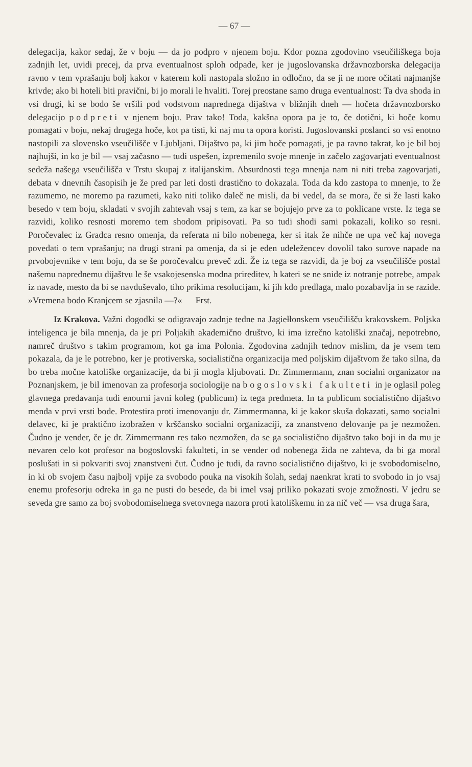— 67 —
delegacija, kakor sedaj, že v boju — da jo podpro v njenem boju. Kdor pozna zgodovino vseučiliškega boja zadnjih let, uvidi precej, da prva eventualnost sploh odpade, ker je jugoslovanska državnozborska delegacija ravno v tem vprašanju bolj kakor v katerem koli nastopala složno in odločno, da se ji ne more očitati najmanjše krivde; ako bi hoteli biti pravični, bi jo morali le hvaliti. Torej preostane samo druga eventualnost: Ta dva shoda in vsi drugi, ki se bodo še vršili pod vodstvom naprednega dijaštva v bližnjih dneh — hočeta državnozborsko delegacijo podpreti v njenem boju. Prav tako! Toda, kakšna opora pa je to, če dotični, ki hoče komu pomagati v boju, nekaj drugega hoče, kot pa tisti, ki naj mu ta opora koristi. Jugoslovanski poslanci so vsi enotno nastopili za slovensko vseučilišče v Ljubljani. Dijaštvo pa, ki jim hoče pomagati, je pa ravno takrat, ko je bil boj najhujši, in ko je bil — vsaj začasno — tudi uspešen, izpremenilo svoje mnenje in začelo zagovarjati eventualnost sedeža našega vseučilišča v Trstu skupaj z italijanskim. Absurdnosti tega mnenja nam ni niti treba zagovarjati, debata v dnevnih časopisih je že pred par leti dosti drastično to dokazala. Toda da kdo zastopa to mnenje, to že razumemo, ne moremo pa razumeti, kako niti toliko daleč ne misli, da bi vedel, da se mora, če si že lasti kako besedo v tem boju, skladati v svojih zahtevah vsaj s tem, za kar se bojujejo prve za to poklicane vrste. Iz tega se razvidi, koliko resnosti moremo tem shodom pripisovati. Pa so tudi shodi sami pokazali, koliko so resni. Poročevalec iz Gradca resno omenja, da referata ni bilo nobenega, ker si itak že nihče ne upa več kaj novega povedati o tem vprašanju; na drugi strani pa omenja, da si je eden udeležencev dovolil tako surove napade na prvobojevnike v tem boju, da se še poročevalcu preveč zdi. Že iz tega se razvidi, da je boj za vseučilišče postal našemu naprednemu dijaštvu le še vsakojesenska modna prireditev, h kateri se ne snide iz notranje potrebe, ampak iz navade, mesto da bi se navduševalo, tiho prikima resolucijam, ki jih kdo predlaga, malo pozabavlja in se razide. »Vremena bodo Kranjcem se zjasnila —?« Frst.
Iz Krakova. Važni dogodki se odigravajo zadnje tedne na Jagiełłonskem vseučilišču krakovskem. Poljska inteligenca je bila mnenja, da je pri Poljakih akademično društvo, ki ima izrečno katoliški značaj, nepotrebno, namreč društvo s takim programom, kot ga ima Polonia. Zgodovina zadnjih tednov mislim, da je vsem tem pokazala, da je le potrebno, ker je protiverska, socialistična organizacija med poljskim dijaštvom že tako silna, da bo treba močne katoliške organizacije, da bi ji mogla kljubovati. Dr. Zimmermann, znan socialni organizator na Poznanjskem, je bil imenovan za profesorja sociologije na bogoslovski fakulteti in je oglasil poleg glavnega predavanja tudi enourni javni koleg (publicum) iz tega predmeta. In ta publicum socialistično dijaštvo menda v prvi vrsti bode. Protestira proti imenovanju dr. Zimmermanna, ki je kakor skuša dokazati, samo socialni delavec, ki je praktično izobražen v krščansko socialni organizaciji, za znanstveno delovanje pa je nezmožen. Čudno je vender, če je dr. Zimmermann res tako nezmožen, da se ga socialistično dijaštvo tako boji in da mu je nevaren celo kot profesor na bogoslovski fakulteti, in se vender od nobenega žida ne zahteva, da bi ga moral poslušati in si pokvariti svoj znanstveni čut. Čudno je tudi, da ravno socialistično dijaštvo, ki je svobodomiselno, in ki ob svojem času najbolj vpije za svobodo pouka na visokih šolah, sedaj naenkrat krati to svobodo in jo vsaj enemu profesorju odreka in ga ne pusti do besede, da bi imel vsaj priliko pokazati svoje zmožnosti. V jedru se seveda gre samo za boj svobodomiselnega svetovnega nazora proti katoliškemu in za nič več — vsa druga šara,